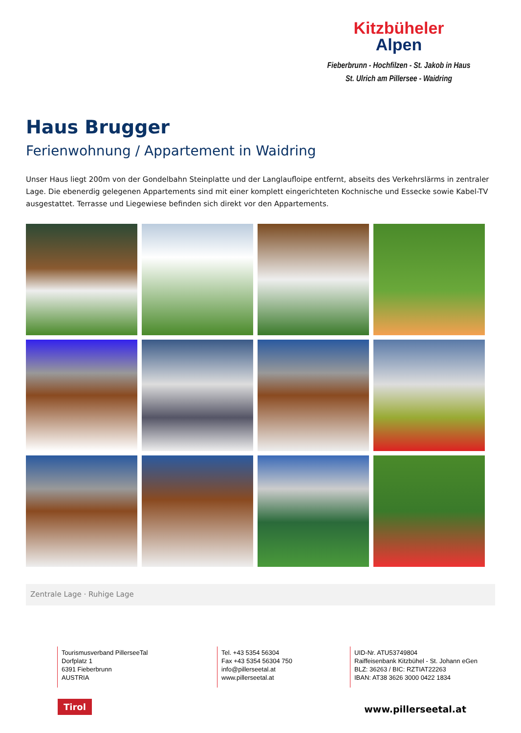Kitzbüheler
Alpen
Fieberbrunn - Hochfilzen - St. Jakob in Haus
St. Ulrich am Pillersee - Waidring
Haus Brugger
Ferienwohnung / Appartement in Waidring
Unser Haus liegt 200m von der Gondelbahn Steinplatte und der Langlaufloipe entfernt, abseits des Verkehrslärms in zentraler Lage. Die ebenerdig gelegenen Appartements sind mit einer komplett eingerichteten Kochnische und Essecke sowie Kabel-TV ausgestattet. Terrasse und Liegewiese befinden sich direkt vor den Appartements.
Zentrale Lage · Ruhige Lage
Tourismusverband PillerseeTal
Dorfplatz 1
6391 Fieberbrunn
AUSTRIA
Tel. +43 5354 56304
Fax +43 5354 56304 750
info@pillerseetal.at
www.pillerseetal.at
UID-Nr. ATU53749804
Raiffeisenbank Kitzbühel - St. Johann eGen
BLZ: 36263 / BIC: RZTIAT22263
IBAN: AT38 3626 3000 0422 1834
Tirol www.pillerseetal.at